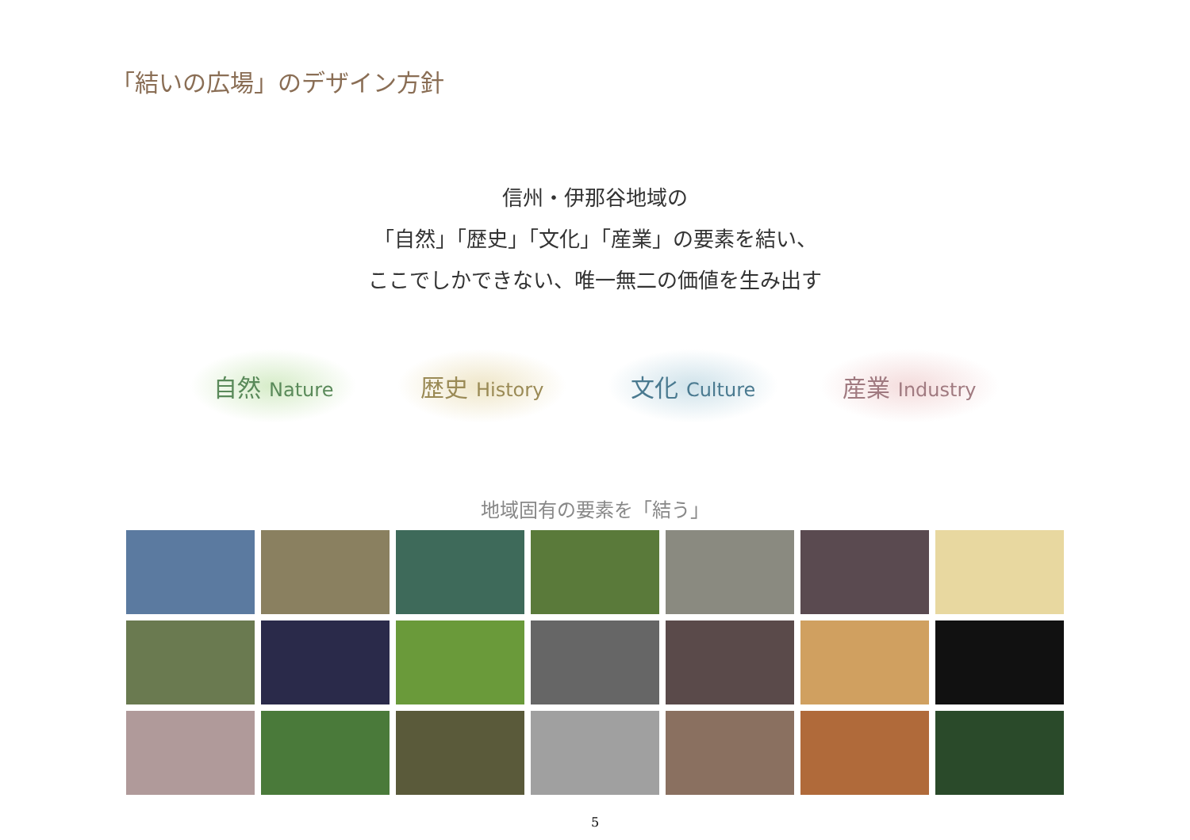「結いの広場」のデザイン方針
信州・伊那谷地域の
「自然」「歴史」「文化」「産業」の要素を結い、
ここでしかできない、唯一無二の価値を生み出す
自然 Nature
歴史 History
文化 Culture
産業 Industry
地域固有の要素を「結う」
5